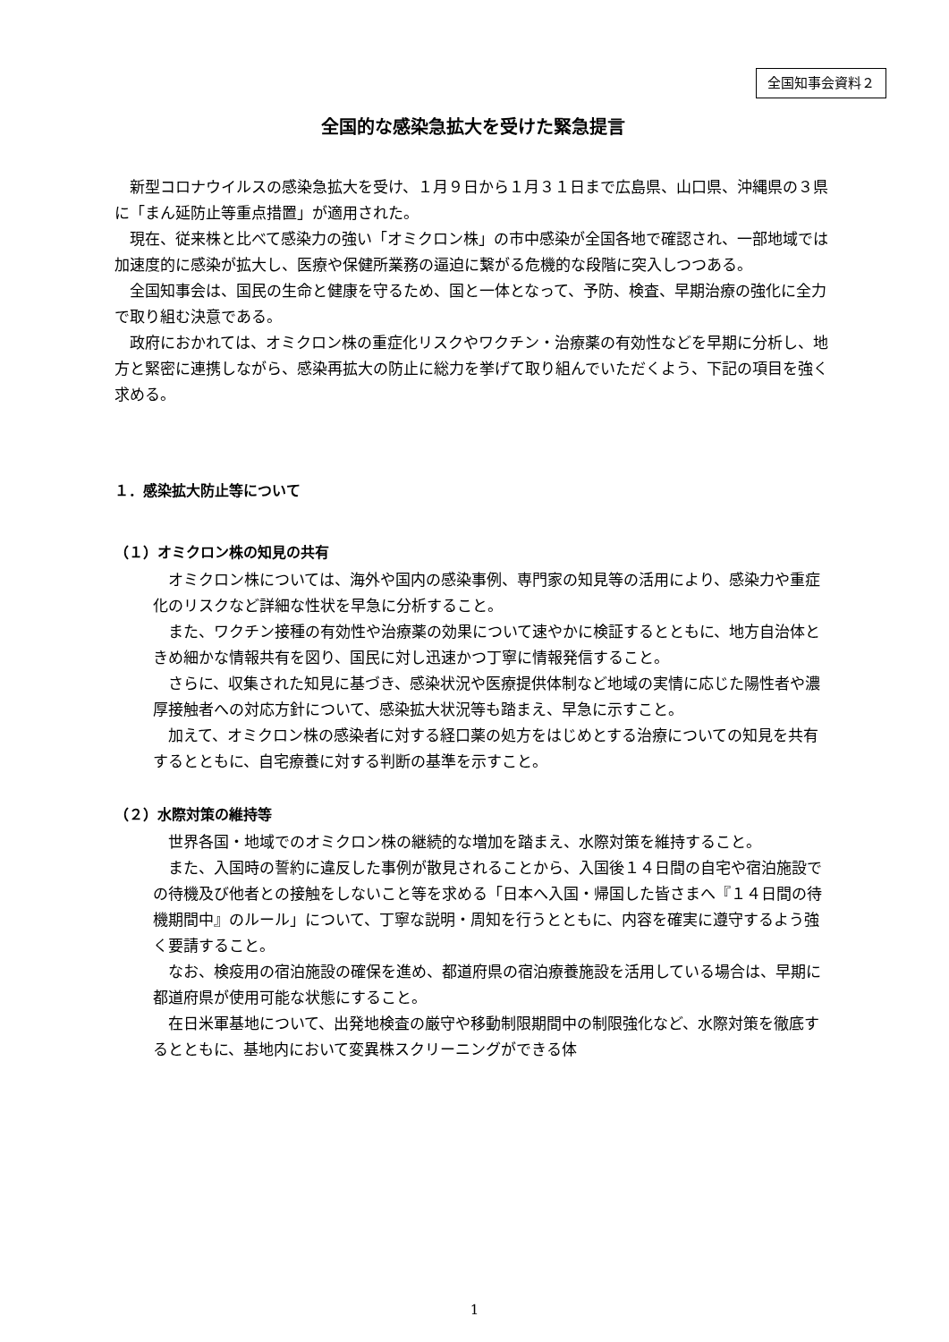全国知事会資料２
全国的な感染急拡大を受けた緊急提言
新型コロナウイルスの感染急拡大を受け、１月９日から１月３１日まで広島県、山口県、沖縄県の３県に「まん延防止等重点措置」が適用された。
現在、従来株と比べて感染力の強い「オミクロン株」の市中感染が全国各地で確認され、一部地域では加速度的に感染が拡大し、医療や保健所業務の逼迫に繋がる危機的な段階に突入しつつある。
全国知事会は、国民の生命と健康を守るため、国と一体となって、予防、検査、早期治療の強化に全力で取り組む決意である。
政府におかれては、オミクロン株の重症化リスクやワクチン・治療薬の有効性などを早期に分析し、地方と緊密に連携しながら、感染再拡大の防止に総力を挙げて取り組んでいただくよう、下記の項目を強く求める。
１．感染拡大防止等について
（１）オミクロン株の知見の共有
オミクロン株については、海外や国内の感染事例、専門家の知見等の活用により、感染力や重症化のリスクなど詳細な性状を早急に分析すること。
また、ワクチン接種の有効性や治療薬の効果について速やかに検証するとともに、地方自治体ときめ細かな情報共有を図り、国民に対し迅速かつ丁寧に情報発信すること。
さらに、収集された知見に基づき、感染状況や医療提供体制など地域の実情に応じた陽性者や濃厚接触者への対応方針について、感染拡大状況等も踏まえ、早急に示すこと。
加えて、オミクロン株の感染者に対する経口薬の処方をはじめとする治療についての知見を共有するとともに、自宅療養に対する判断の基準を示すこと。
（２）水際対策の維持等
世界各国・地域でのオミクロン株の継続的な増加を踏まえ、水際対策を維持すること。
また、入国時の誓約に違反した事例が散見されることから、入国後１４日間の自宅や宿泊施設での待機及び他者との接触をしないこと等を求める「日本へ入国・帰国した皆さまへ『１４日間の待機期間中』のルール」について、丁寧な説明・周知を行うとともに、内容を確実に遵守するよう強く要請すること。
なお、検疫用の宿泊施設の確保を進め、都道府県の宿泊療養施設を活用している場合は、早期に都道府県が使用可能な状態にすること。
在日米軍基地について、出発地検査の厳守や移動制限期間中の制限強化など、水際対策を徹底するとともに、基地内において変異株スクリーニングができる体
1